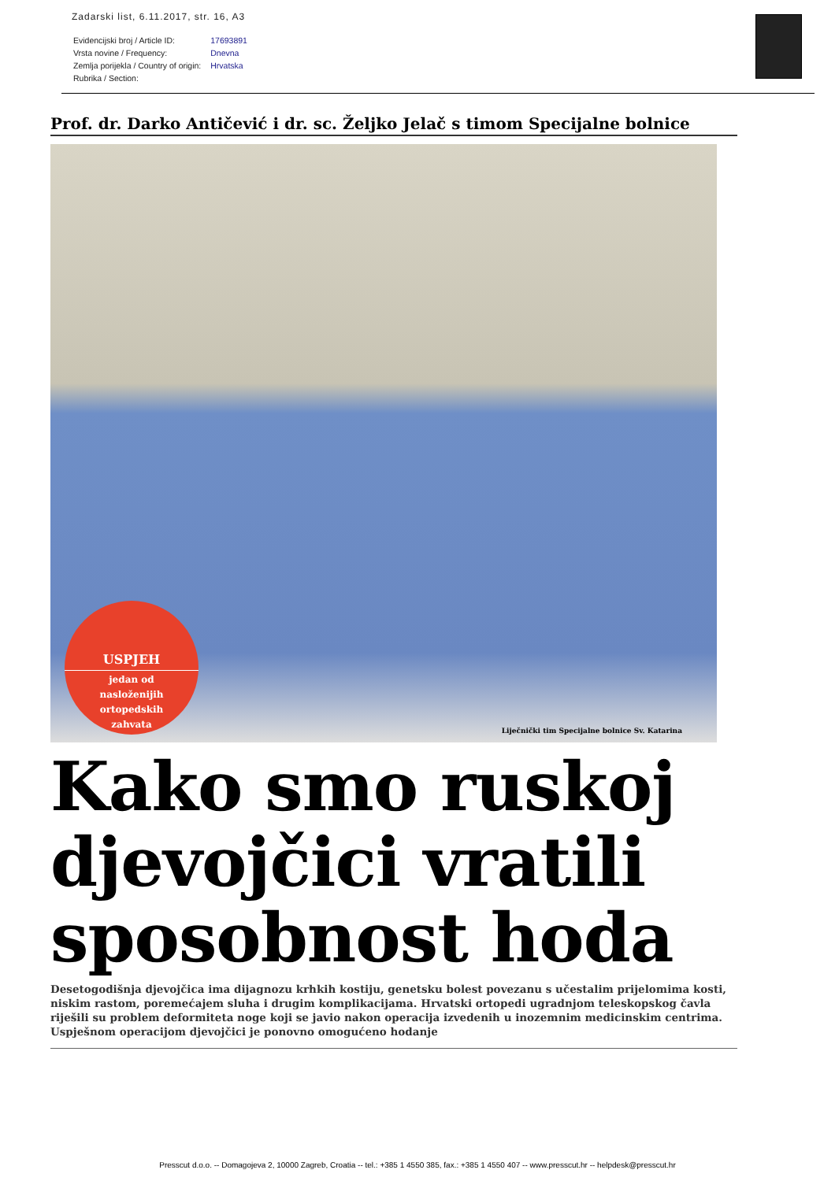Zadarski list, 6.11.2017, str. 16, A3
| Evidencijski broj / Article ID: | 17693891 |
| Vrsta novine / Frequency: | Dnevna |
| Zemlja porijekla / Country of origin: | Hrvatska |
| Rubrika / Section: | |
Prof. dr. Darko Antičević i dr. sc. Željko Jelač s timom Specijalne bolnice
USPJEH
jedan od
naslože­nijih
ortopedskih
zahvata
Liječnički tim Specijalne bolnice Sv. Katarina
Kako smo ruskoj djevojčici vratili sposobnost hoda
Desetogodišnja djevojčica ima dijagnozu krhkih kostiju, genetsku bolest povezanu s učestalim prijelomima kosti, niskim rastom, poremećajem sluha i drugim komplikacijama. Hrvatski ortopedi ugradnjom teleskopskog čavla riješili su problem deformiteta noge koji se javio nakon operacija izvedenih u inozemnim medicinskim centrima. Uspješnom operacijom djevojčici je ponovno omogućeno hodanje
Presscut d.o.o. -- Domagojeva 2, 10000 Zagreb, Croatia -- tel.: +385 1 4550 385, fax.: +385 1 4550 407 -- www.presscut.hr -- helpdesk@presscut.hr